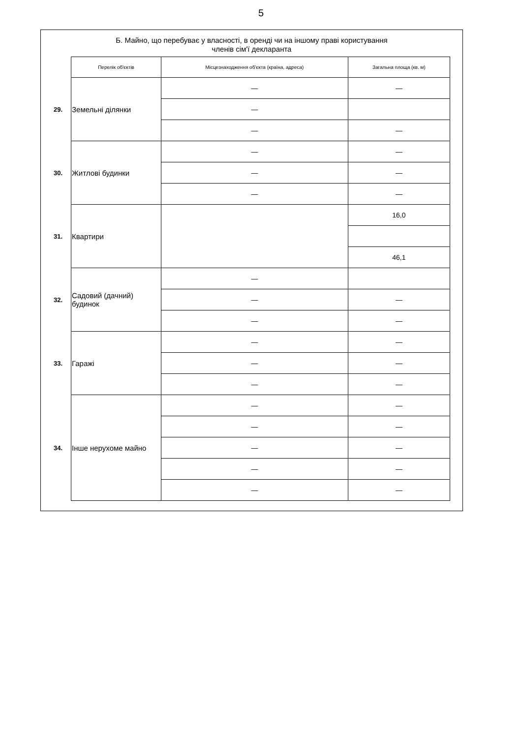5
Б. Майно, що перебуває у власності, в оренді чи на іншому праві користування
членів сім'ї декларанта
| | Перелік об'єктів | Місцезнаходження об'єкта (країна, адреса) | Загальна площа (кв. м) |
| 29. | Земельні ділянки | — | — |
| | | — | |
| | | — | — |
| 30. | Житлові будинки | — | — |
| | | — | — |
| | | — | — |
| 31. | Квартири | | 16,0 |
| | | | 46,1 |
| 32. | Садовий (дачний) будинок | — | |
| | | — | — |
| | | — | — |
| 33. | Гаражі | — | — |
| | | — | — |
| | | — | — |
| 34. | Інше нерухоме майно | — | — |
| | | — | — |
| | | — | — |
| | | — | — |
| | | — | — |